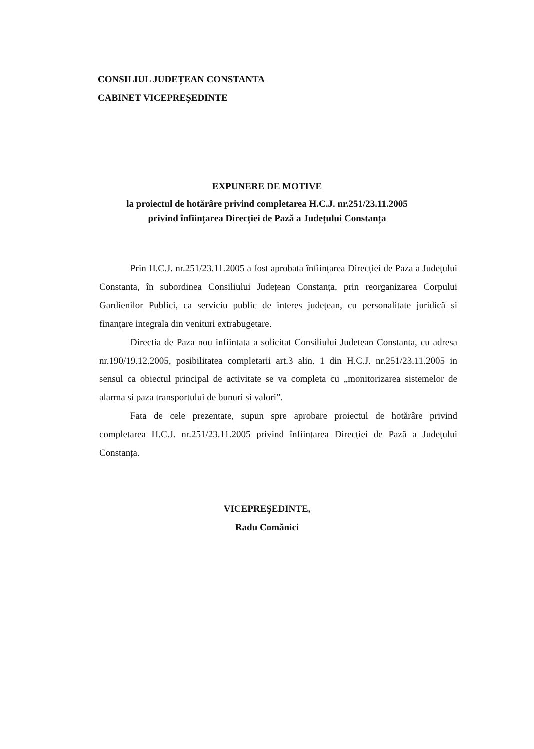CONSILIUL JUDEȚEAN CONSTANTA
CABINET VICEPREŞEDINTE
EXPUNERE DE MOTIVE
la proiectul de hotărâre privind completarea H.C.J. nr.251/23.11.2005
privind înființarea Direcției de Pază a Județului Constanța
Prin H.C.J. nr.251/23.11.2005 a fost aprobata înființarea Direcției de Paza a Județului Constanta, în subordinea Consiliului Județean Constanța, prin reorganizarea Corpului Gardienilor Publici, ca serviciu public de interes județean, cu personalitate juridică si finanțare integrala din venituri extrabugetare.
Directia de Paza nou infiintata a solicitat Consiliului Judetean Constanta, cu adresa nr.190/19.12.2005, posibilitatea completarii art.3 alin. 1 din H.C.J. nr.251/23.11.2005 in sensul ca obiectul principal de activitate se va completa cu „monitorizarea sistemelor de alarma si paza transportului de bunuri si valori”.
Fata de cele prezentate, supun spre aprobare proiectul de hotărâre privind completarea H.C.J. nr.251/23.11.2005 privind înființarea Direcției de Pază a Județului Constanța.
VICEPREŞEDINTE,
Radu Comănici